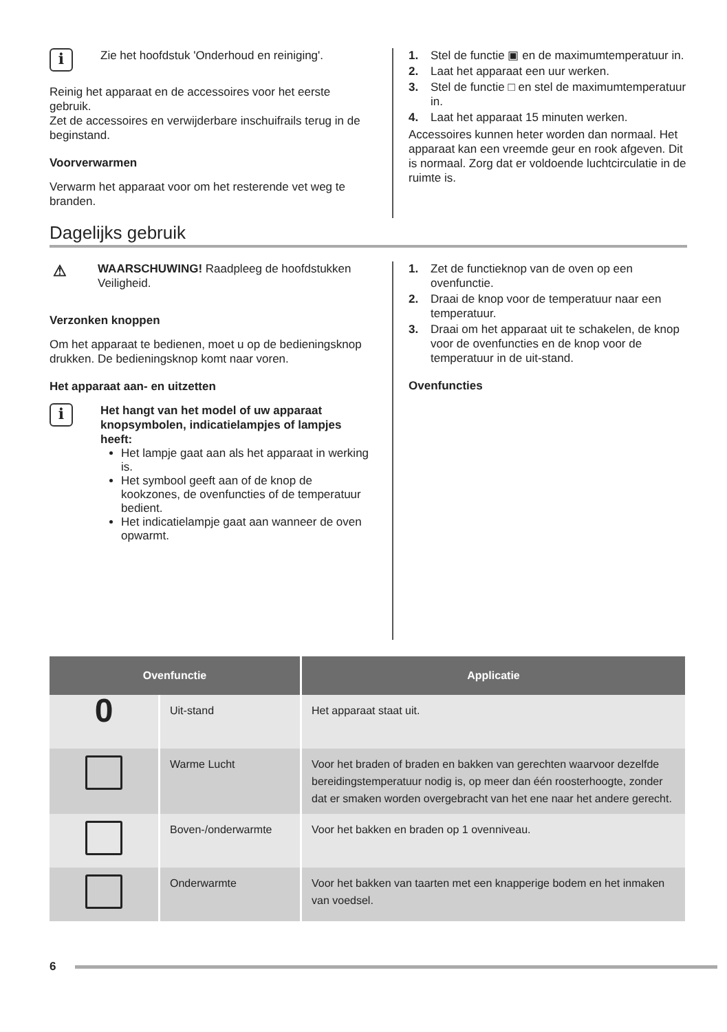i
Zie het hoofdstuk 'Onderhoud en reiniging'.
Reinig het apparaat en de accessoires voor het eerste gebruik.
Zet de accessoires en verwijderbare inschuifrails terug in de beginstand.
Voorverwarmen
Verwarm het apparaat voor om het resterende vet weg te branden.
1. Stel de functie ▣ en de maximumtemperatuur in.
2. Laat het apparaat een uur werken.
3. Stel de functie □ en stel de maximumtemperatuur in.
4. Laat het apparaat 15 minuten werken.
Accessoires kunnen heter worden dan normaal. Het apparaat kan een vreemde geur en rook afgeven. Dit is normaal. Zorg dat er voldoende luchtcirculatie in de ruimte is.
Dagelijks gebruik
⚠
WAARSCHUWING! Raadpleeg de hoofdstukken Veiligheid.
Verzonken knoppen
Om het apparaat te bedienen, moet u op de bedieningsknop drukken. De bedieningsknop komt naar voren.
Het apparaat aan- en uitzetten
i
Het hangt van het model of uw apparaat knopsymbolen, indicatielampjes of lampjes heeft:
Het lampje gaat aan als het apparaat in werking is.
Het symbool geeft aan of de knop de kookzones, de ovenfuncties of de temperatuur bedient.
Het indicatielampje gaat aan wanneer de oven opwarmt.
1. Zet de functieknop van de oven op een ovenfunctie.
2. Draai de knop voor de temperatuur naar een temperatuur.
3. Draai om het apparaat uit te schakelen, de knop voor de ovenfuncties en de knop voor de temperatuur in de uit-stand.
Ovenfuncties
| Ovenfunctie | | Applicatie |
| --- | --- | --- |
| 0 | Uit-stand | Het apparaat staat uit. |
| | Warme Lucht | Voor het braden of braden en bakken van gerechten waarvoor dezelfde bereidingstemperatuur nodig is, op meer dan één roosterhoogte, zonder dat er smaken worden overgebracht van het ene naar het andere gerecht. |
| | Boven-/onderwarmte | Voor het bakken en braden op 1 ovenniveau. |
| | Onderwarmte | Voor het bakken van taarten met een knapperige bodem en het inmaken van voedsel. |
6